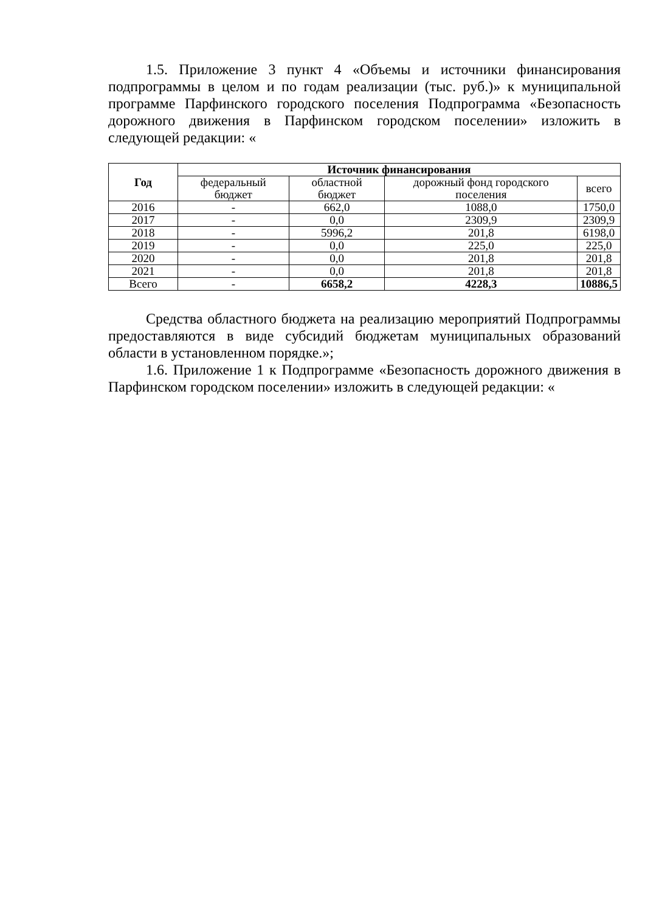1.5. Приложение 3 пункт 4 «Объемы и источники финансирования подпрограммы в целом и по годам реализации (тыс. руб.)» к муниципальной программе Парфинского городского поселения Подпрограмма «Безопасность дорожного движения в Парфинском городском поселении» изложить в следующей редакции: «
| Год | Источник финансирования | | | |
| --- | --- | --- | --- | --- |
| | федеральный бюджет | областной бюджет | дорожный фонд городского поселения | всего |
| 2016 | - | 662,0 | 1088,0 | 1750,0 |
| 2017 | - | 0,0 | 2309,9 | 2309,9 |
| 2018 | - | 5996,2 | 201,8 | 6198,0 |
| 2019 | - | 0,0 | 225,0 | 225,0 |
| 2020 | - | 0,0 | 201,8 | 201,8 |
| 2021 | - | 0,0 | 201,8 | 201,8 |
| Всего | - | 6658,2 | 4228,3 | 10886,5 |
Средства областного бюджета на реализацию мероприятий Подпрограммы предоставляются в виде субсидий бюджетам муниципальных образований области в установленном порядке.»;
1.6. Приложение 1 к Подпрограмме «Безопасность дорожного движения в Парфинском городском поселении» изложить в следующей редакции: «